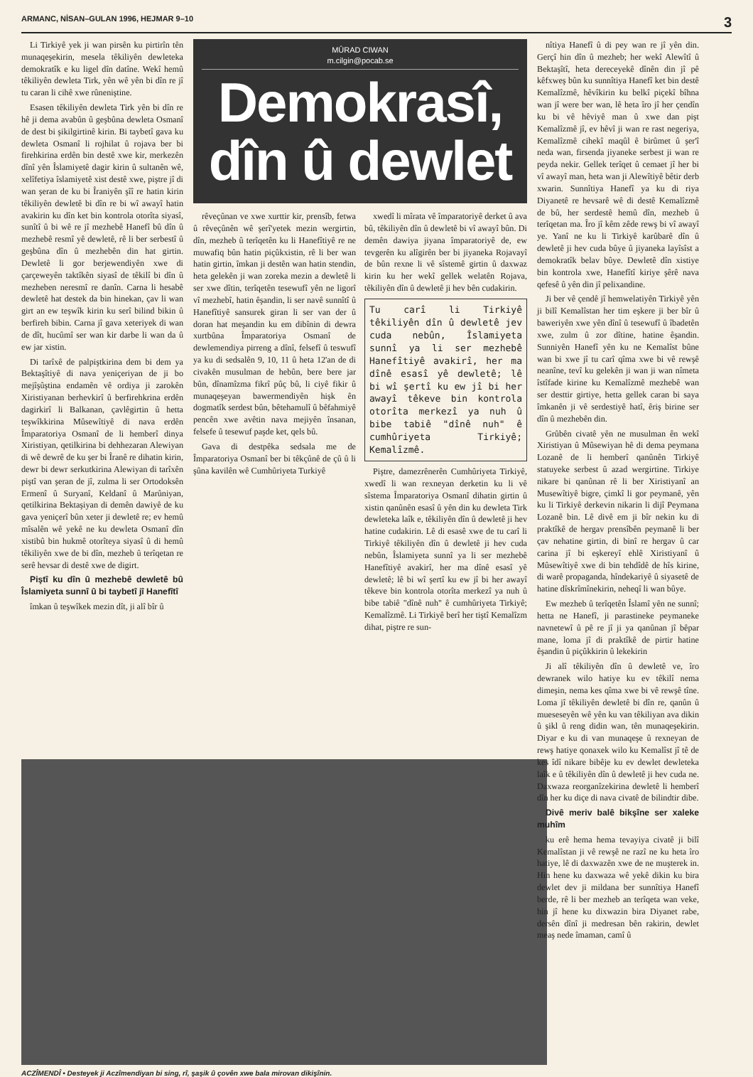ARMANC, NİSAN–GULAN 1996, HEJMAR 9–10 3
Li Tirkiyê yek ji wan pirsên ku pirtirîn tên munaqeşekirin, mesela têkiliyên dewleteka demokratîk e ku ligel dîn datîne. Wekî hemû têkiliyên dewleta Tirk, yên wê yên bi dîn re jî tu caran li cihê xwe rûneniştine.
Esasen têkiliyên dewleta Tirk yên bi dîn re hê ji dema avabûn û geşbûna dewleta Osmanî de dest bi şikilgirtinê kirin. Bi taybetî gava ku dewleta Osmanî li rojhilat û rojava ber bi firehkirina erdên bin destê xwe kir, merkezên dînî yên Îslamiyetê dagir kirin û sultanên wê, xelîfetiya îslamiyetê xist destê xwe, piştre jî di wan şeran de ku bi Îraniyên şîî re hatin kirin têkiliyên dewletê bi dîn re bi wî awayî hatin avakirin ku dîn ket bin kontrola otorîta siyasî, sunîtî û bi wê re jî mezhebê Hanefî bû dîn û mezhebê resmî yê dewletê, rê li ber serbestî û geşbûna dîn û mezhebên din hat girtin. Dewletê li gor berjewendiyên xwe di çarçeweyên taktîkên siyasî de têkilî bi dîn û mezheben neresmî re danîn. Carna li hesabê dewletê hat destek da bin hinekan, çav li wan girt an ew teşwîk kirin ku serî bilind bikin û berfireh bibin. Carna jî gava xeteriyek di wan de dît, hucûmî ser wan kir darbe li wan da û ew jar xistin.
Di tarîxê de palpiştkirina dem bi dem ya Bektaşîtiyê di nava yeniçeriyan de ji bo mejîşûştina endamên vê ordiya ji zarokên Xiristiyanan berhevkirî û berfirehkrina erdên dagirkirî li Balkanan, çavlêgirtin û hetta teşwîkkirina Mûsewîtiyê di nava erdên Împaratoriya Osmanî de li hemberî dinya Xiristiyan, qetilkirina bi dehhezaran Alewiyan di wê dewrê de ku şer bi Îranê re dihatin kirin, dewr bi dewr serkutkirina Alewiyan di tarîxên piştî van şeran de jî, zulma li ser Ortodoksên Ermenî û Suryanî, Keldanî û Marûniyan, qetilkirina Bektaşiyan di demên dawiyê de ku gava yeniçerî bûn xeter ji dewletê re; ev hemû mîsalên wê yekê ne ku dewleta Osmanî dîn xistibû bin hukmê otorîteya siyasî û di hemû têkiliyên xwe de bi dîn, mezheb û terîqetan re serê hevsar di destê xwe de digirt.
Piştî ku dîn û mezhebê dewletê bû Îslamiyeta sunnî û bi taybetî jî Hanefîtî
îmkan û teşwîkek mezin dît, ji alî bîr û
MÛRAD CIWAN
m.cilgin@pocab.se
Demokrasî,
dîn û dewlet
rêveçûnan ve xwe xurttir kir, prensîb, fetwa û rêveçûnên wê şerî'yetek mezin wergirtin, dîn, mezheb û terîqetên ku li Hanefîtiyê re ne muwafiq bûn hatin piçûkxistin, rê li ber wan hatin girtin, îmkan ji destên wan hatin stendin, heta gelekên ji wan zoreka mezin a dewletê li ser xwe dîtin, terîqetên tesewufî yên ne ligorî vî mezhebî, hatin êşandin, li ser navê sunnîtî û Hanefîtiyê sansurek giran li ser van der û doran hat meşandin ku em dibînin di dewra xurtbûna Împaratoriya Osmanî de dewlemendiya pirreng a dînî, felsefî û teswufî ya ku di sedsalên 9, 10, 11 û heta 12'an de di civakên musulman de hebûn, bere bere jar bûn, dînamîzma fikrî pûç bû, li ciyê fikir û munaqeşeyan bawermendiyên hişk ên dogmatîk serdest bûn, bêtehamulî û bêfahmiyê pencên xwe avêtin nava mejiyên însanan, felsefe û tesewuf paşde ket, qels bû.
Gava di destpêka sedsala me de Împaratoriya Osmanî ber bi têkçûnê de çû û li şûna kavilên wê Cumhûriyeta Turkiyê
xwedî li mîrata vê împaratoriyê derket û ava bû, têkiliyên dîn û dewletê bi vî awayî bûn. Di demên dawiya jiyana împaratoriyê de, ew tevgerên ku alîgirên ber bi jiyaneka Rojavayî de bûn rexne li vê sîstemê girtin û daxwaz kirin ku her wekî gellek welatên Rojava, têkiliyên dîn û dewletê ji hev bên cudakirin.
Tu carî li Tirkiyê têkiliyên dîn û dewletê jev cuda nebûn, Îslamiyeta sunnî ya li ser mezhebê Hanefîtiyê avakirî, her ma dînê esasî yê dewletê; lê bi wî şertî ku ew jî bi her awayî têkeve bin kontrola otorîta merkezî ya nuh û bibe tabiê "dînê nuh" ê cumhûriyeta Tirkiyê; Kemalîzmê.
Piştre, damezrênerên Cumhûriyeta Tirkiyê, xwedî li wan rexneyan derketin ku li vê sîstema Împaratoriya Osmanî dihatin girtin û xistin qanûnên esasî û yên din ku dewleta Tirk dewleteka laîk e, têkiliyên dîn û dewletê ji hev hatine cudakirin. Lê di esasê xwe de tu carî li Tirkiyê têkiliyên dîn û dewletê ji hev cuda nebûn, Îslamiyeta sunnî ya li ser mezhebê Hanefîtiyê avakirî, her ma dînê esasî yê dewletê; lê bi wî şertî ku ew jî bi her awayî têkeve bin kontrola otorîta merkezî ya nuh û bibe tabiê "dînê nuh" ê cumhûriyeta Tirkiyê; Kemalîzmê. Li Tirkiyê berî her tiştî Kemalîzm dihat, piştre re sun-
nîtiya Hanefî û di pey wan re jî yên din. Gerçî hin dîn û mezheb; her wekî Alewîtî û Bektaşîtî, heta dereceyekê dînên din jî pê kêfxweş bûn ku sunnîtiya Hanefî ket bin destê Kemalîzmê, hêvîkirin ku belkî piçekî bîhna wan jî were ber wan, lê heta îro jî her çendîn ku bi vê hêviyê man û xwe dan pişt Kemalîzmê jî, ev hêvî ji wan re rast negeriya, Kemalîzmê cihekî maqûl ê birûmet û şer'î neda wan, firsenda jiyaneke serbest ji wan re peyda nekir. Gellek terîqet û cemaet jî her bi vî awayî man, heta wan ji Alewîtiyê bêtir derb xwarin. Sunnîtiya Hanefî ya ku di riya Diyanetê re hevsarê wê di destê Kemalîzmê de bû, her serdestê hemû dîn, mezheb û terîqetan ma. Îro jî kêm zêde rewş bi vî awayî ye. Yanî ne ku li Tirkiyê karûbarê dîn û dewletê ji hev cuda bûye û jiyaneka layîsîst a demokratîk belav bûye. Dewletê dîn xistiye bin kontrola xwe, Hanefîtî kiriye şêrê nava qefesê û yên din jî pelixandine.
Ji ber vê çendê jî hemwelatiyên Tirkiyê yên ji bilî Kemalîstan her tim eşkere ji ber bîr û baweriyên xwe yên dînî û tesewufî û îbadetên xwe, zulm û zor dîtine, hatine êşandin. Sunniyên Hanefî yên ku ne Kemalîst bûne wan bi xwe jî tu carî qîma xwe bi vê rewşê neanîne, tevî ku gelekên ji wan ji wan nîmeta îstîfade kirine ku Kemalîzmê mezhebê wan ser desttir girtiye, hetta gellek caran bi saya îmkanên ji vê serdestiyê hatî, êriş birine ser dîn û mezhebên din.
Grûbên civatê yên ne musulman ên wekî Xiristiyan û Mûsewiyan hê di dema peymana Lozanê de li hemberî qanûnên Tirkiyê statuyeke serbest û azad wergirtine. Tirkiye nikare bi qanûnan rê li ber Xiristiyanî an Musewîtiyê bigre, çimkî li gor peymanê, yên ku li Tirkiyê derkevin nikarin li dijî Peymana Lozanê bin. Lê divê em ji bîr nekin ku di praktîkê de hergav prensîbên peymanê li ber çav nehatine girtin, di binî re hergav û car carina jî bi eşkereyî ehlê Xiristiyanî û Mûsewîtiyê xwe di bin tehdîdê de hîs kirine, di warê propaganda, hîndekariyê û siyasetê de hatine dîskrîmînekirin, neheqî li wan bûye.
Ew mezheb û terîqetên Îslamî yên ne sunnî; hetta ne Hanefî, ji parastineke peymaneke navnetewî û pê re jî ji ya qanûnan jî bêpar mane, loma jî di praktîkê de pirtir hatine êşandin û piçûkkirin û lekekirin
Ji alî têkiliyên dîn û dewletê ve, îro dewranek wilo hatiye ku ev têkilî nema dimeşin, nema kes qîma xwe bi vê rewşê tîne. Loma jî têkiliyên dewletê bi dîn re, qanûn û mueseseyên wê yên ku van têkiliyan ava dikin û şikl û reng didin wan, tên munaqeşekirin. Diyar e ku di van munaqeşe û rexneyan de rewş hatiye qonaxek wilo ku Kemalîst jî tê de kes îdî nikare bibêje ku ev dewlet dewleteka laîk e û têkiliyên dîn û dewletê ji hev cuda ne. Daxwaza reorganîzekirina dewletê li hemberî dîn her ku diçe di nava civatê de bilindtir dibe.
Divê meriv balê bikşîne ser xaleke muhîm
ku erê hema hema tevayiya civatê ji bilî Kemalîstan ji vê rewşê ne razî ne ku heta îro hatiye, lê di daxwazên xwe de ne muşterek in. Hin hene ku daxwaza wê yekê dikin ku bira dewlet dev ji mildana ber sunnîtiya Hanefî berde, rê li ber mezheb an terîqeta wan veke, hin jî hene ku dixwazin bira Diyanet rabe, dersên dînî ji medresan bên rakirin, dewlet meaş nede îmaman, camî û
ACZÎMENDÎ • Desteyek ji Aczîmendiyan bi sing, rî, şaşik û çovên xwe bala mirovan dikişînin.